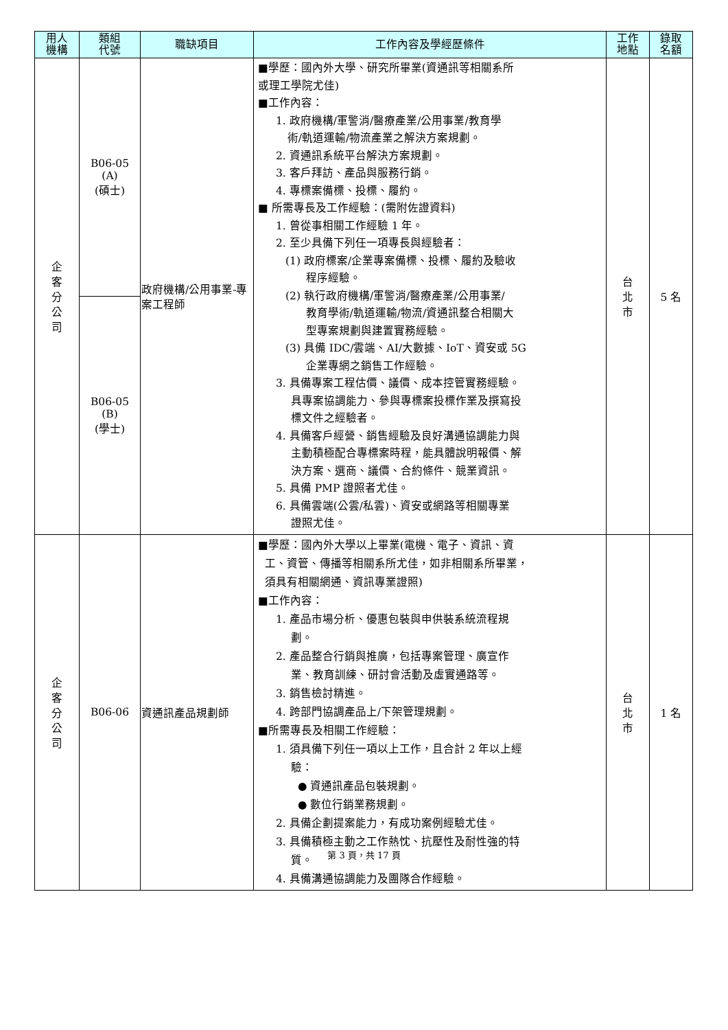| 用人 機構 | 類組 代號 | 職缺項目 | 工作內容及學經歷條件 | 工作 地點 | 錄取 名額 |
| --- | --- | --- | --- | --- | --- |
| 企 客 分 公 司 | B06-05 (A) (碩士) | 政府機構/公用事業-專案工程師 | ■學歷：國內外大學、研究所畢業(資通訊等相關系所 或理工學院尤佳) ■工作內容： 1. 政府機構/軍警消/醫療產業/公用事業/教育學 術/軌道運輸/物流產業之解決方案規劃。 2. 資通訊系統平台解決方案規劃。 3. 客戶拜訪、產品與服務行銷。 4. 專標案備標、投標、履約。 ■ 所需專長及工作經驗：(需附佐證資料) 1. 曾從事相關工作經驗 1 年。 2. 至少具備下列任一項專長與經驗者： (1) 政府標案/企業專案備標、投標、履約及驗收 程序經驗。 (2) 執行政府機構/軍警消/醫療產業/公用事業/ 教育學術/軌道運輸/物流/資通訊整合相關大 型專案規劃與建置實務經驗。 (3) 具備 IDC/雲端、AI/大數據、IoT、資安或 5G 企業專網之銷售工作經驗。 3. 具備專案工程估價、議價、成本控管實務經驗。 具專案協調能力、參與專標案投標作業及撰寫投 標文件之經驗者。 4. 具備客戶經營、銷售經驗及良好溝通協調能力與 主動積極配合專標案時程，能具體說明報價、解 決方案、選商、議價、合約條件、競業資訊。 5. 具備 PMP 證照者尤佳。 6. 具備雲端(公雲/私雲)、資安或網路等相關專業 證照尤佳。 | 台 北 市 | 5 名 |
| | B06-05 (B) (學士) | | | | |
| 企 客 分 公 司 | B06-06 | 資通訊產品規劃師 | ■學歷：國內外大學以上畢業(電機、電子、資訊、資 工、資管、傳播等相關系所尤佳，如非相關系所畢業， 須具有相關網通、資訊專業證照) ■工作內容： 1. 產品市場分析、優惠包裝與申供裝系統流程規 劃。 2. 產品整合行銷與推廣，包括專案管理、廣宣作 業、教育訓練、研討會活動及虛實通路等。 3. 銷售檢討精進。 4. 跨部門協調產品上/下架管理規劃。 ■所需專長及相關工作經驗： 1. 須具備下列任一項以上工作，且合計 2 年以上經 驗： ● 資通訊產品包裝規劃。 ● 數位行銷業務規劃。 2. 具備企劃提案能力，有成功案例經驗尤佳。 3. 具備積極主動之工作熱忱、抗壓性及耐性強的特 質。 4. 具備溝通協調能力及團隊合作經驗。 | 台 北 市 | 1 名 |
第 3 頁，共 17 頁